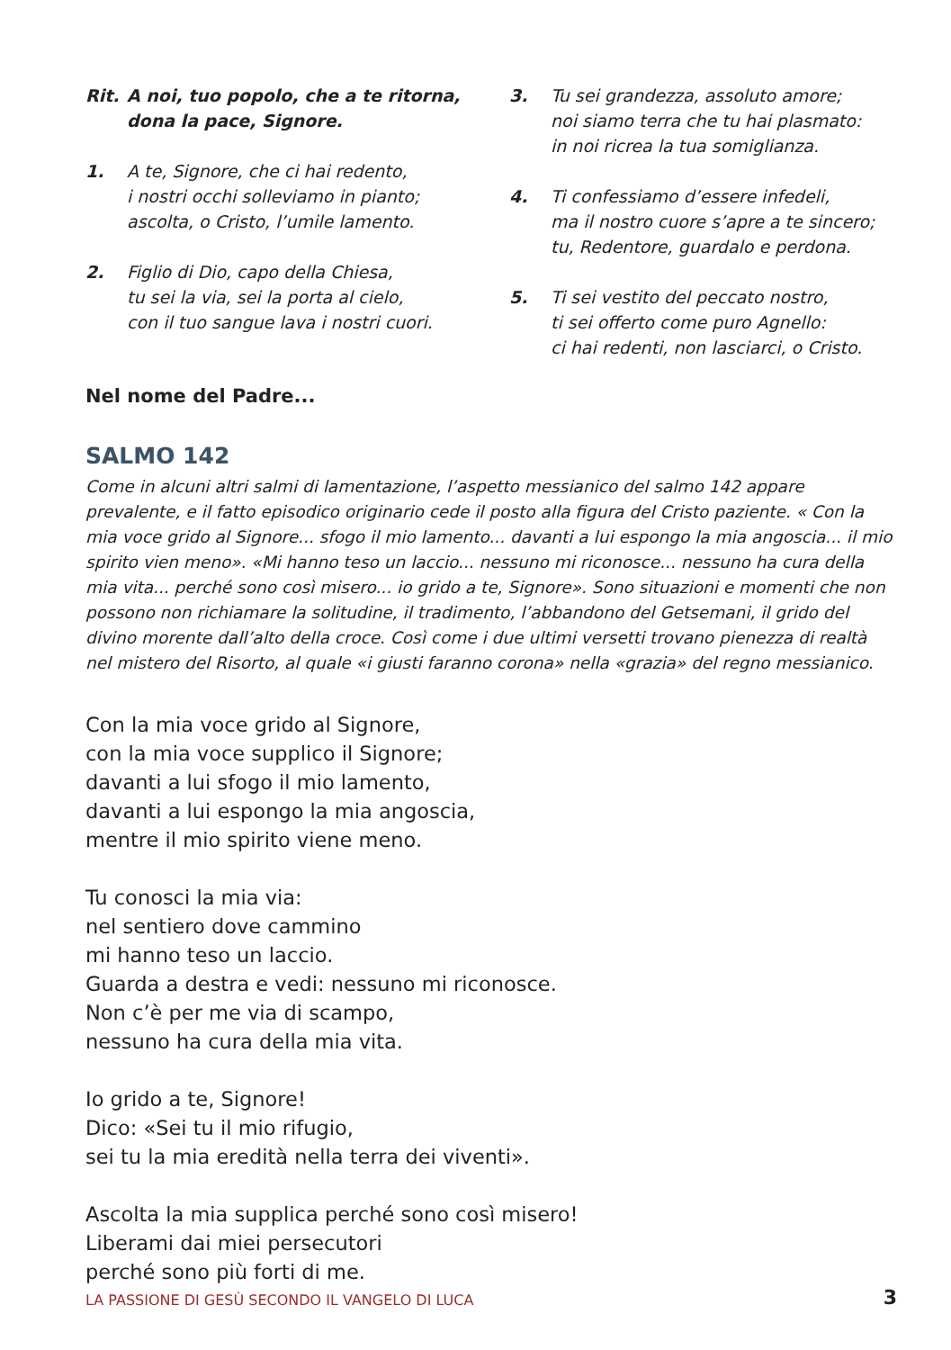Rit. A noi, tuo popolo, che a te ritorna,
dona la pace, Signore.
1. A te, Signore, che ci hai redento,
i nostri occhi solleviamo in pianto;
ascolta, o Cristo, l’umile lamento.
2. Figlio di Dio, capo della Chiesa,
tu sei la via, sei la porta al cielo,
con il tuo sangue lava i nostri cuori.
3. Tu sei grandezza, assoluto amore;
noi siamo terra che tu hai plasmato:
in noi ricrea la tua somiglianza.
4. Ti confessiamo d’essere infedeli,
ma il nostro cuore s’apre a te sincero;
tu, Redentore, guardalo e perdona.
5. Ti sei vestito del peccato nostro,
ti sei offerto come puro Agnello:
ci hai redenti, non lasciarci, o Cristo.
Nel nome del Padre...
SALMO 142
Come in alcuni altri salmi di lamentazione, l’aspetto messianico del salmo 142 appare prevalente, e il fatto episodico originario cede il posto alla figura del Cristo paziente. « Con la mia voce grido al Signore... sfogo il mio lamento... davanti a lui espongo la mia angoscia... il mio spirito vien meno». «Mi hanno teso un laccio... nessuno mi riconosce... nessuno ha cura della mia vita... perché sono così misero... io grido a te, Signore». Sono situazioni e momenti che non possono non richiamare la solitudine, il tradimento, l’abbandono del Getsemani, il grido del divino morente dall’alto della croce. Così come i due ultimi versetti trovano pienezza di realtà nel mistero del Risorto, al quale «i giusti faranno corona» nella «grazia» del regno messianico.
Con la mia voce grido al Signore,
con la mia voce supplico il Signore;
davanti a lui sfogo il mio lamento,
davanti a lui espongo la mia angoscia,
mentre il mio spirito viene meno.
Tu conosci la mia via:
nel sentiero dove cammino
mi hanno teso un laccio.
Guarda a destra e vedi: nessuno mi riconosce.
Non c’è per me via di scampo,
nessuno ha cura della mia vita.
Io grido a te, Signore!
Dico: «Sei tu il mio rifugio,
sei tu la mia eredità nella terra dei viventi».
Ascolta la mia supplica perché sono così misero!
Liberami dai miei persecutori
perché sono più forti di me.
LA PASSIONE DI GESÙ SECONDO IL VANGELO DI LUCA 3